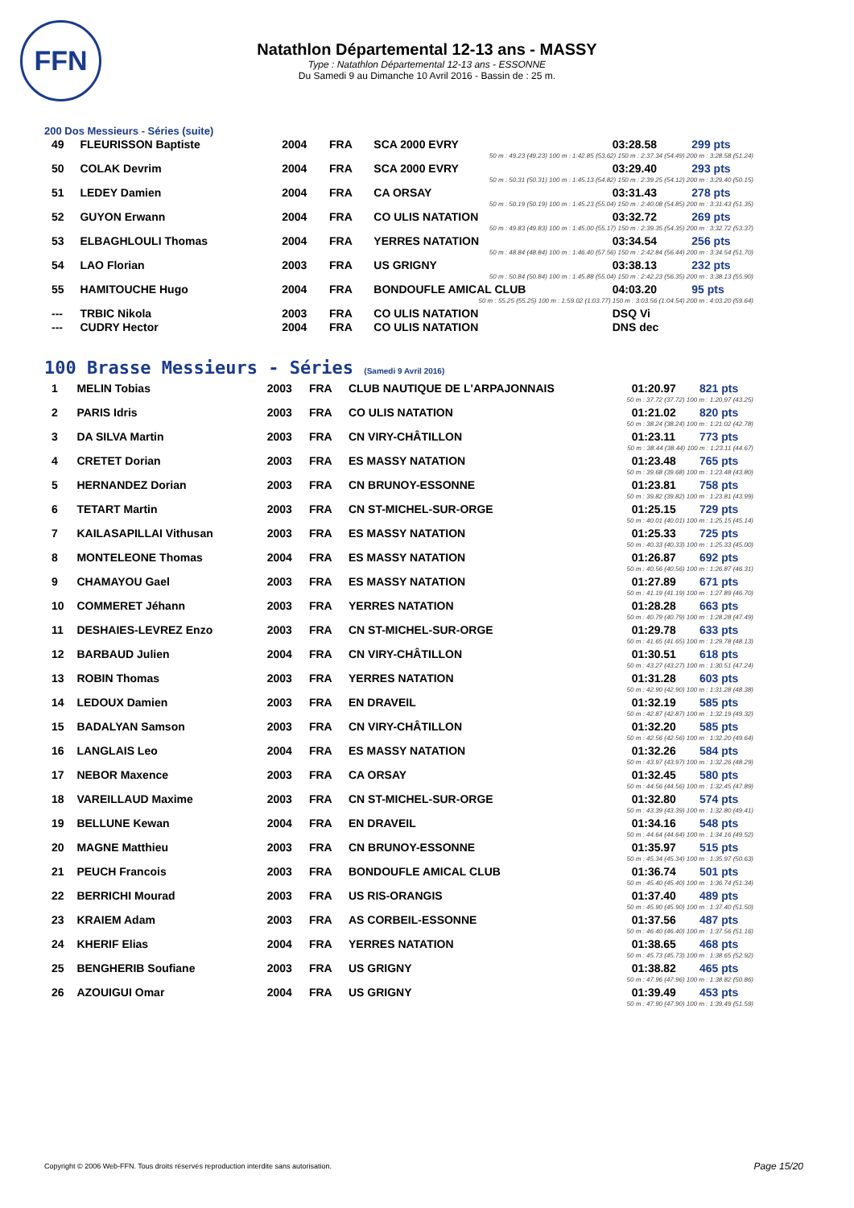FFN
Natathlon Départemental 12-13 ans - MASSY
Type : Natathlon Départemental 12-13 ans - ESSONNE
Du Samedi 9 au Dimanche 10 Avril 2016 - Bassin de : 25 m.
200 Dos Messieurs - Séries (suite)
| 49 | FLEURISSON Baptiste | 2004 | FRA | SCA 2000 EVRY | 03:28.58 | 299 pts |
| 50 m : 49.23 (49.23) 100 m : 1:42.85 (53.62) 150 m : 2:37.34 (54.49) 200 m : 3:28.58 (51.24) | | | | | | |
| 50 | COLAK Devrim | 2004 | FRA | SCA 2000 EVRY | 03:29.40 | 293 pts |
| 50 m : 50.31 (50.31) 100 m : 1:45.13 (54.82) 150 m : 2:39.25 (54.12) 200 m : 3:29.40 (50.15) | | | | | | |
| 51 | LEDEY Damien | 2004 | FRA | CA ORSAY | 03:31.43 | 278 pts |
| 50 m : 50.19 (50.19) 100 m : 1:45.23 (55.04) 150 m : 2:40.08 (54.85) 200 m : 3:31.43 (51.35) | | | | | | |
| 52 | GUYON Erwann | 2004 | FRA | CO ULIS NATATION | 03:32.72 | 269 pts |
| 50 m : 49.83 (49.83) 100 m : 1:45.00 (55.17) 150 m : 2:39.35 (54.35) 200 m : 3:32.72 (53.37) | | | | | | |
| 53 | ELBAGHLOULI Thomas | 2004 | FRA | YERRES NATATION | 03:34.54 | 256 pts |
| 50 m : 48.84 (48.84) 100 m : 1:46.40 (57.56) 150 m : 2:42.84 (56.44) 200 m : 3:34.54 (51.70) | | | | | | |
| 54 | LAO Florian | 2003 | FRA | US GRIGNY | 03:38.13 | 232 pts |
| 50 m : 50.84 (50.84) 100 m : 1:45.88 (55.04) 150 m : 2:42.23 (56.35) 200 m : 3:38.13 (55.90) | | | | | | |
| 55 | HAMITOUCHE Hugo | 2004 | FRA | BONDOUFLE AMICAL CLUB | 04:03.20 | 95 pts |
| 50 m : 55.25 (55.25) 100 m : 1:59.02 (1:03.77) 150 m : 3:03.56 (1:04.54) 200 m : 4:03.20 (59.64) | | | | | | |
| --- | TRBIC Nikola | 2003 | FRA | CO ULIS NATATION | DSQ Vi | |
| --- | CUDRY Hector | 2004 | FRA | CO ULIS NATATION | DNS dec | |
100 Brasse Messieurs - Séries (Samedi 9 Avril 2016)
| 1 | MELIN Tobias | 2003 | FRA | CLUB NAUTIQUE DE L'ARPAJONNAIS | 01:20.97 | 821 pts |
| 50 m : 37.72 (37.72) 100 m : 1:20.97 (43.25) | | | | | | |
| 2 | PARIS Idris | 2003 | FRA | CO ULIS NATATION | 01:21.02 | 820 pts |
| 50 m : 38.24 (38.24) 100 m : 1:21.02 (42.78) | | | | | | |
| 3 | DA SILVA Martin | 2003 | FRA | CN VIRY-CHÂTILLON | 01:23.11 | 773 pts |
| 50 m : 38.44 (38.44) 100 m : 1:23.11 (44.67) | | | | | | |
| 4 | CRETET Dorian | 2003 | FRA | ES MASSY NATATION | 01:23.48 | 765 pts |
| 50 m : 39.68 (39.68) 100 m : 1:23.48 (43.80) | | | | | | |
| 5 | HERNANDEZ Dorian | 2003 | FRA | CN BRUNOY-ESSONNE | 01:23.81 | 758 pts |
| 50 m : 39.82 (39.82) 100 m : 1:23.81 (43.99) | | | | | | |
| 6 | TETART Martin | 2003 | FRA | CN ST-MICHEL-SUR-ORGE | 01:25.15 | 729 pts |
| 50 m : 40.01 (40.01) 100 m : 1:25.15 (45.14) | | | | | | |
| 7 | KAILASAPILLAI Vithusan | 2003 | FRA | ES MASSY NATATION | 01:25.33 | 725 pts |
| 50 m : 40.33 (40.33) 100 m : 1:25.33 (45.00) | | | | | | |
| 8 | MONTELEONE Thomas | 2004 | FRA | ES MASSY NATATION | 01:26.87 | 692 pts |
| 50 m : 40.56 (40.56) 100 m : 1:26.87 (46.31) | | | | | | |
| 9 | CHAMAYOU Gael | 2003 | FRA | ES MASSY NATATION | 01:27.89 | 671 pts |
| 50 m : 41.19 (41.19) 100 m : 1:27.89 (46.70) | | | | | | |
| 10 | COMMERET Jéhann | 2003 | FRA | YERRES NATATION | 01:28.28 | 663 pts |
| 50 m : 40.79 (40.79) 100 m : 1:28.28 (47.49) | | | | | | |
| 11 | DESHAIES-LEVREZ Enzo | 2003 | FRA | CN ST-MICHEL-SUR-ORGE | 01:29.78 | 633 pts |
| 50 m : 41.65 (41.65) 100 m : 1:29.78 (48.13) | | | | | | |
| 12 | BARBAUD Julien | 2004 | FRA | CN VIRY-CHÂTILLON | 01:30.51 | 618 pts |
| 50 m : 43.27 (43.27) 100 m : 1:30.51 (47.24) | | | | | | |
| 13 | ROBIN Thomas | 2003 | FRA | YERRES NATATION | 01:31.28 | 603 pts |
| 50 m : 42.90 (42.90) 100 m : 1:31.28 (48.38) | | | | | | |
| 14 | LEDOUX Damien | 2003 | FRA | EN DRAVEIL | 01:32.19 | 585 pts |
| 50 m : 42.87 (42.87) 100 m : 1:32.19 (49.32) | | | | | | |
| 15 | BADALYAN Samson | 2003 | FRA | CN VIRY-CHÂTILLON | 01:32.20 | 585 pts |
| 50 m : 42.56 (42.56) 100 m : 1:32.20 (49.64) | | | | | | |
| 16 | LANGLAIS Leo | 2004 | FRA | ES MASSY NATATION | 01:32.26 | 584 pts |
| 50 m : 43.97 (43.97) 100 m : 1:32.26 (48.29) | | | | | | |
| 17 | NEBOR Maxence | 2003 | FRA | CA ORSAY | 01:32.45 | 580 pts |
| 50 m : 44.56 (44.56) 100 m : 1:32.45 (47.89) | | | | | | |
| 18 | VAREILLAUD Maxime | 2003 | FRA | CN ST-MICHEL-SUR-ORGE | 01:32.80 | 574 pts |
| 50 m : 43.39 (43.39) 100 m : 1:32.80 (49.41) | | | | | | |
| 19 | BELLUNE Kewan | 2004 | FRA | EN DRAVEIL | 01:34.16 | 548 pts |
| 50 m : 44.64 (44.64) 100 m : 1:34.16 (49.52) | | | | | | |
| 20 | MAGNE Matthieu | 2003 | FRA | CN BRUNOY-ESSONNE | 01:35.97 | 515 pts |
| 50 m : 45.34 (45.34) 100 m : 1:35.97 (50.63) | | | | | | |
| 21 | PEUCH Francois | 2003 | FRA | BONDOUFLE AMICAL CLUB | 01:36.74 | 501 pts |
| 50 m : 45.40 (45.40) 100 m : 1:36.74 (51.34) | | | | | | |
| 22 | BERRICHI Mourad | 2003 | FRA | US RIS-ORANGIS | 01:37.40 | 489 pts |
| 50 m : 45.90 (45.90) 100 m : 1:37.40 (51.50) | | | | | | |
| 23 | KRAIEM Adam | 2003 | FRA | AS CORBEIL-ESSONNE | 01:37.56 | 487 pts |
| 50 m : 46.40 (46.40) 100 m : 1:37.56 (51.16) | | | | | | |
| 24 | KHERIF Elias | 2004 | FRA | YERRES NATATION | 01:38.65 | 468 pts |
| 50 m : 45.73 (45.73) 100 m : 1:38.65 (52.92) | | | | | | |
| 25 | BENGHERIB Soufiane | 2003 | FRA | US GRIGNY | 01:38.82 | 465 pts |
| 50 m : 47.96 (47.96) 100 m : 1:38.82 (50.86) | | | | | | |
| 26 | AZOUIGUI Omar | 2004 | FRA | US GRIGNY | 01:39.49 | 453 pts |
| 50 m : 47.90 (47.90) 100 m : 1:39.49 (51.59) | | | | | | |
Copyright © 2006 Web-FFN. Tous droits réservés reproduction interdite sans autorisation.
Page 15/20